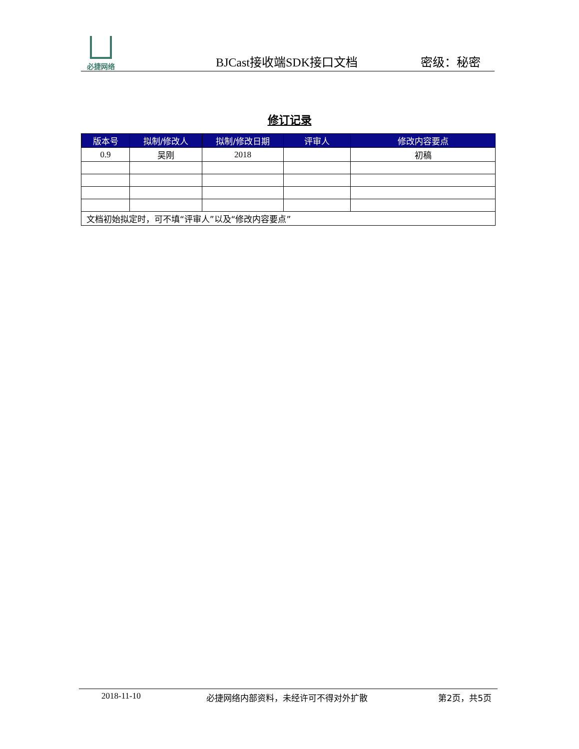必捷网络
BJCast接收端SDK接口文档
密级：秘密
修订记录
| 版本号 | 拟制/修改人 | 拟制/修改日期 | 评审人 | 修改内容要点 |
| --- | --- | --- | --- | --- |
| 0.9 | 吴刚 | 2018 | | 初稿 |
| 文档初始拟定时，可不填“评审人”以及“修改内容要点” | | | | |
2018-11-10 必捷网络内部资料，未经许可不得对外扩散
第2页，共5页